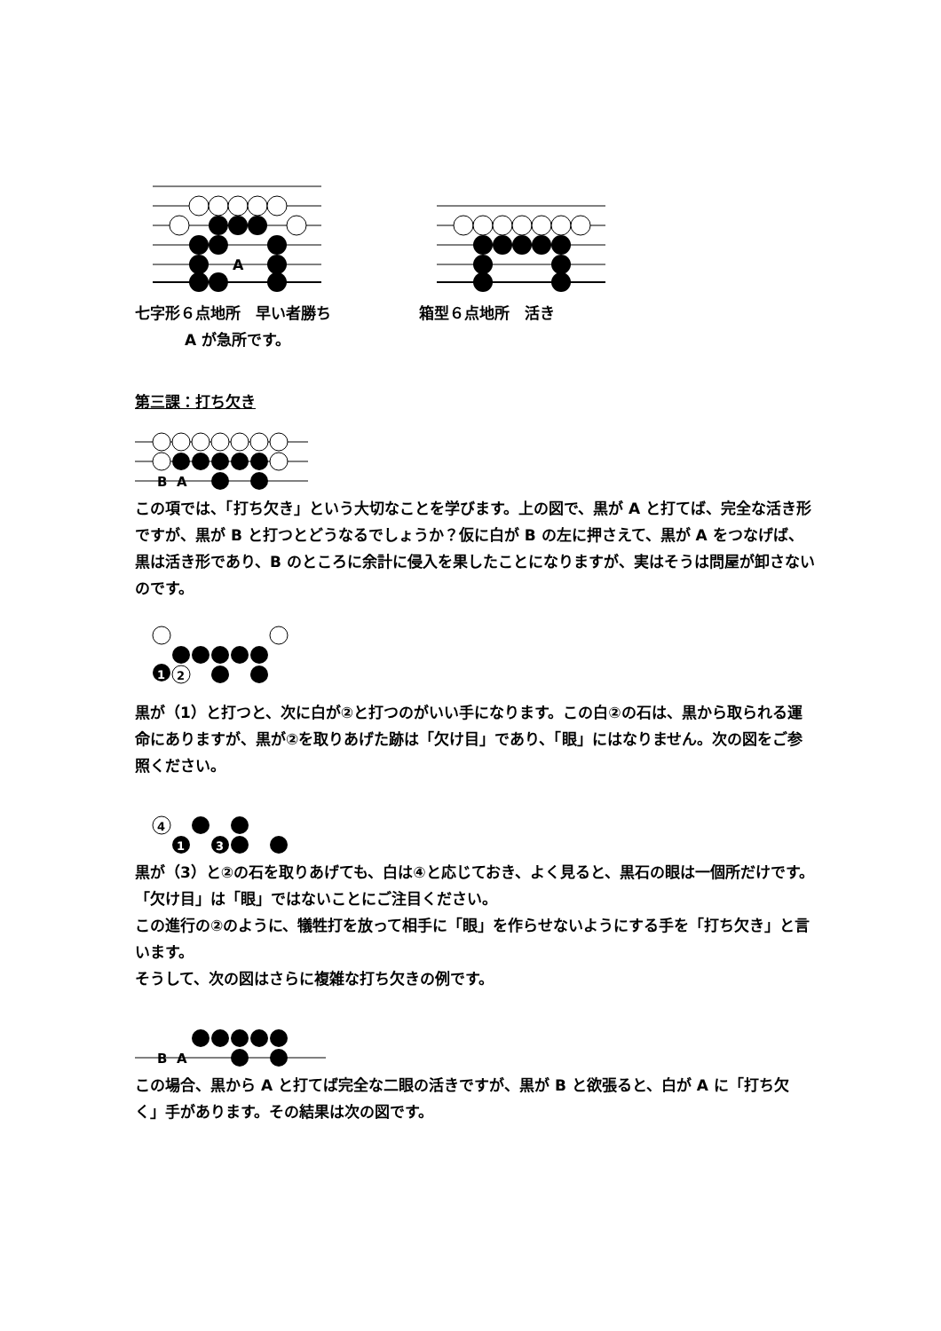A
七字形６点地所　早い者勝ち
A が急所です。
箱型６点地所　活き
第三課：打ち欠き
B
A
この項では、「打ち欠き」という大切なことを学びます。上の図で、黒が A と打てば、完全な活き形ですが、黒が B と打つとどうなるでしょうか？仮に白が B の左に押さえて、黒が A をつなげば、黒は活き形であり、B のところに余計に侵入を果したことになりますが、実はそうは問屋が卸さないのです。
1
2
黒が（1）と打つと、次に白が②と打つのがいい手になります。この白②の石は、黒から取られる運命にありますが、黒が②を取りあげた跡は「欠け目」であり、「眼」にはなりません。次の図をご参照ください。
4
1
3
黒が（3）と②の石を取りあげても、白は④と応じておき、よく見ると、黒石の眼は一個所だけです。「欠け目」は「眼」ではないことにご注目ください。
この進行の②のように、犠牲打を放って相手に「眼」を作らせないようにする手を「打ち欠き」と言います。
そうして、次の図はさらに複雑な打ち欠きの例です。
B
A
この場合、黒から A と打てば完全な二眼の活きですが、黒が B と欲張ると、白が A に「打ち欠く」手があります。その結果は次の図です。